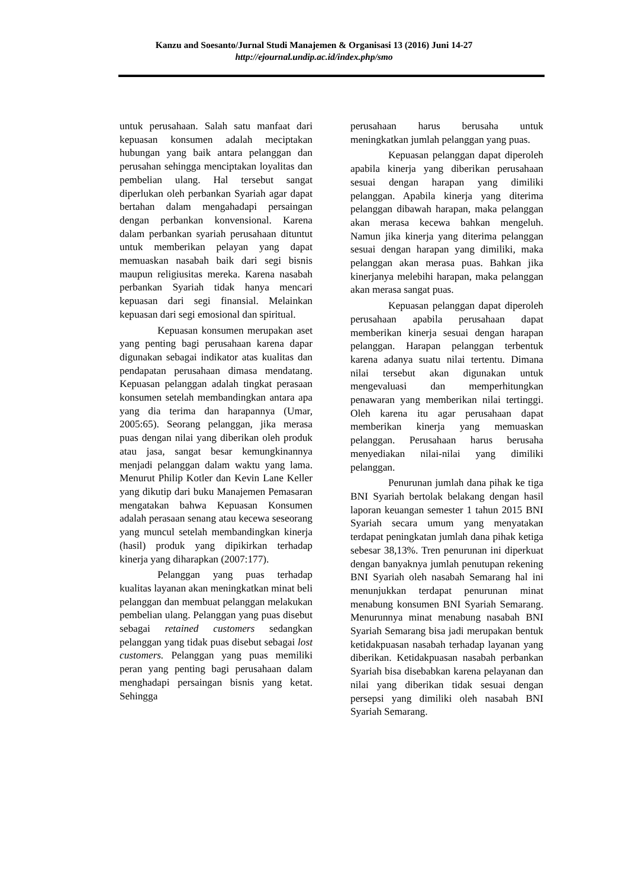Kanzu and Soesanto/Jurnal Studi Manajemen & Organisasi 13 (2016) Juni 14-27
http://ejournal.undip.ac.id/index.php/smo
untuk perusahaan. Salah satu manfaat dari kepuasan konsumen adalah meciptakan hubungan yang baik antara pelanggan dan perusahan sehingga menciptakan loyalitas dan pembelian ulang. Hal tersebut sangat diperlukan oleh perbankan Syariah agar dapat bertahan dalam mengahadapi persaingan dengan perbankan konvensional. Karena dalam perbankan syariah perusahaan dituntut untuk memberikan pelayan yang dapat memuaskan nasabah baik dari segi bisnis maupun religiusitas mereka. Karena nasabah perbankan Syariah tidak hanya mencari kepuasan dari segi finansial. Melainkan kepuasan dari segi emosional dan spiritual.
Kepuasan konsumen merupakan aset yang penting bagi perusahaan karena dapar digunakan sebagai indikator atas kualitas dan pendapatan perusahaan dimasa mendatang. Kepuasan pelanggan adalah tingkat perasaan konsumen setelah membandingkan antara apa yang dia terima dan harapannya (Umar, 2005:65). Seorang pelanggan, jika merasa puas dengan nilai yang diberikan oleh produk atau jasa, sangat besar kemungkinannya menjadi pelanggan dalam waktu yang lama. Menurut Philip Kotler dan Kevin Lane Keller yang dikutip dari buku Manajemen Pemasaran mengatakan bahwa Kepuasan Konsumen adalah perasaan senang atau kecewa seseorang yang muncul setelah membandingkan kinerja (hasil) produk yang dipikirkan terhadap kinerja yang diharapkan (2007:177).
Pelanggan yang puas terhadap kualitas layanan akan meningkatkan minat beli pelanggan dan membuat pelanggan melakukan pembelian ulang. Pelanggan yang puas disebut sebagai retained customers sedangkan pelanggan yang tidak puas disebut sebagai lost customers. Pelanggan yang puas memiliki peran yang penting bagi perusahaan dalam menghadapi persaingan bisnis yang ketat. Sehingga
perusahaan harus berusaha untuk meningkatkan jumlah pelanggan yang puas.
Kepuasan pelanggan dapat diperoleh apabila kinerja yang diberikan perusahaan sesuai dengan harapan yang dimiliki pelanggan. Apabila kinerja yang diterima pelanggan dibawah harapan, maka pelanggan akan merasa kecewa bahkan mengeluh. Namun jika kinerja yang diterima pelanggan sesuai dengan harapan yang dimiliki, maka pelanggan akan merasa puas. Bahkan jika kinerjanya melebihi harapan, maka pelanggan akan merasa sangat puas.
Kepuasan pelanggan dapat diperoleh perusahaan apabila perusahaan dapat memberikan kinerja sesuai dengan harapan pelanggan. Harapan pelanggan terbentuk karena adanya suatu nilai tertentu. Dimana nilai tersebut akan digunakan untuk mengevaluasi dan memperhitungkan penawaran yang memberikan nilai tertinggi. Oleh karena itu agar perusahaan dapat memberikan kinerja yang memuaskan pelanggan. Perusahaan harus berusaha menyediakan nilai-nilai yang dimiliki pelanggan.
Penurunan jumlah dana pihak ke tiga BNI Syariah bertolak belakang dengan hasil laporan keuangan semester 1 tahun 2015 BNI Syariah secara umum yang menyatakan terdapat peningkatan jumlah dana pihak ketiga sebesar 38,13%. Tren penurunan ini diperkuat dengan banyaknya jumlah penutupan rekening BNI Syariah oleh nasabah Semarang hal ini menunjukkan terdapat penurunan minat menabung konsumen BNI Syariah Semarang. Menurunnya minat menabung nasabah BNI Syariah Semarang bisa jadi merupakan bentuk ketidakpuasan nasabah terhadap layanan yang diberikan. Ketidakpuasan nasabah perbankan Syariah bisa disebabkan karena pelayanan dan nilai yang diberikan tidak sesuai dengan persepsi yang dimiliki oleh nasabah BNI Syariah Semarang.